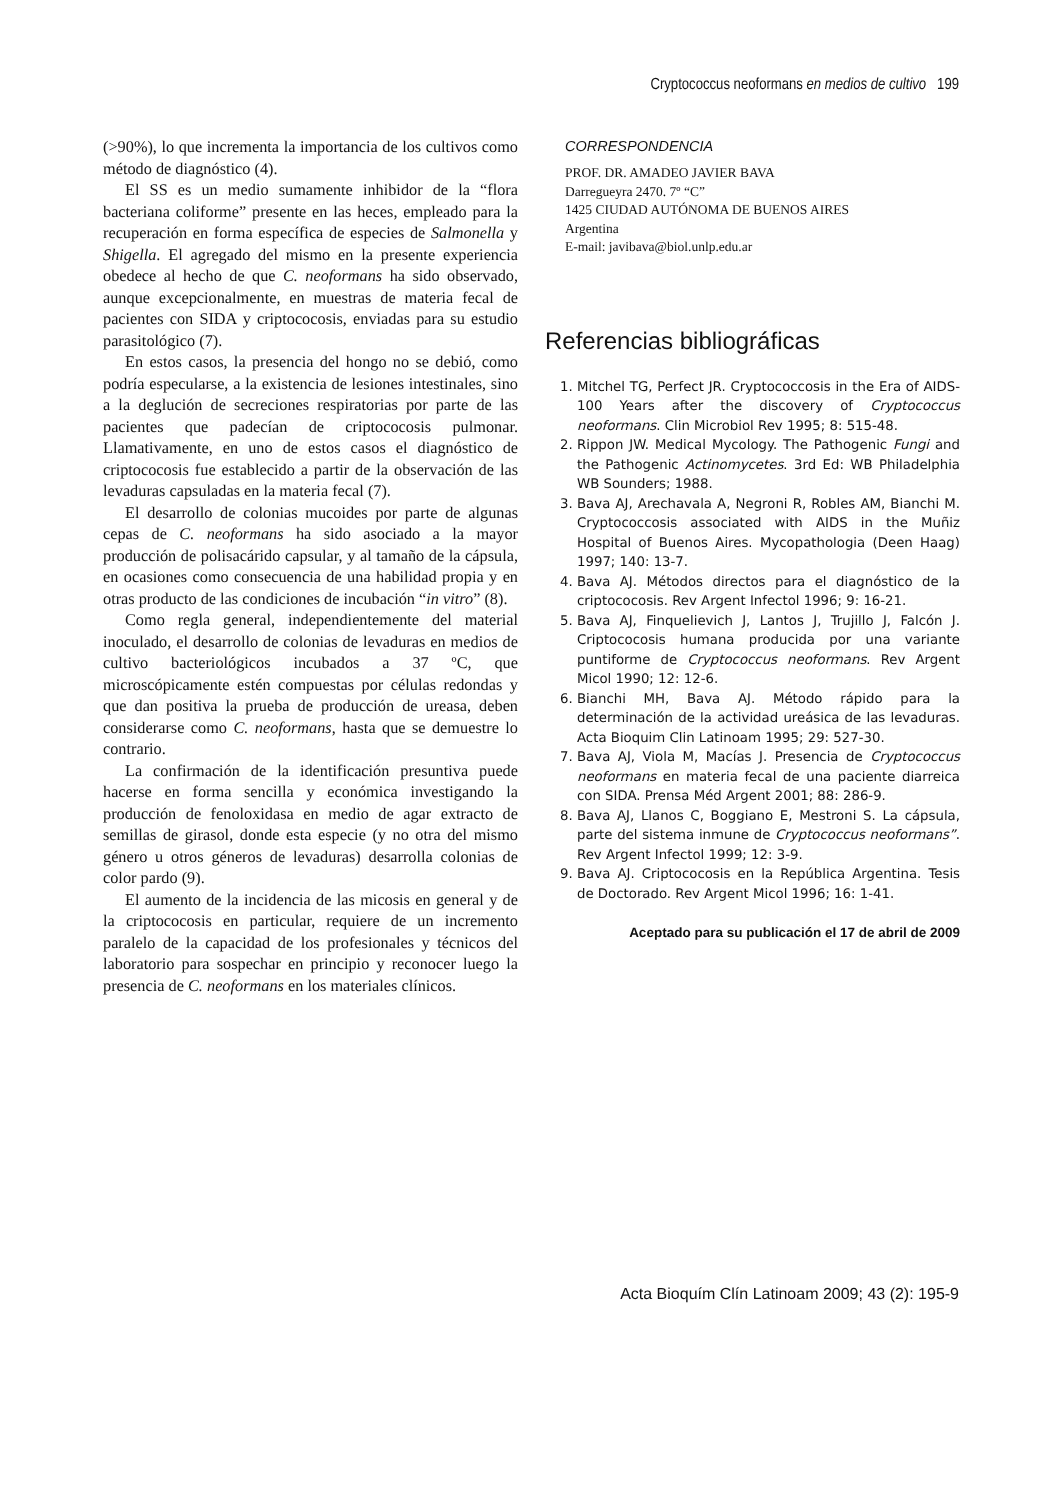Cryptococcus neoformans en medios de cultivo 199
(>90%), lo que incrementa la importancia de los cultivos como método de diagnóstico (4).
El SS es un medio sumamente inhibidor de la “flora bacteriana coliforme” presente en las heces, empleado para la recuperación en forma específica de especies de Salmonella y Shigella. El agregado del mismo en la presente experiencia obedece al hecho de que C. neoformans ha sido observado, aunque excepcionalmente, en muestras de materia fecal de pacientes con SIDA y criptococosis, enviadas para su estudio parasitológico (7).
En estos casos, la presencia del hongo no se debió, como podría especularse, a la existencia de lesiones intestinales, sino a la deglución de secreciones respiratorias por parte de las pacientes que padecían de criptococosis pulmonar. Llamativamente, en uno de estos casos el diagnóstico de criptococosis fue establecido a partir de la observación de las levaduras capsuladas en la materia fecal (7).
El desarrollo de colonias mucoides por parte de algunas cepas de C. neoformans ha sido asociado a la mayor producción de polisacárido capsular, y al tamaño de la cápsula, en ocasiones como consecuencia de una habilidad propia y en otras producto de las condiciones de incubación “in vitro” (8).
Como regla general, independientemente del material inoculado, el desarrollo de colonias de levaduras en medios de cultivo bacteriológicos incubados a 37 ºC, que microscópicamente estén compuestas por células redondas y que dan positiva la prueba de producción de ureasa, deben considerarse como C. neoformans, hasta que se demuestre lo contrario.
La confirmación de la identificación presuntiva puede hacerse en forma sencilla y económica investigando la producción de fenoloxidasa en medio de agar extracto de semillas de girasol, donde esta especie (y no otra del mismo género u otros géneros de levaduras) desarrolla colonias de color pardo (9).
El aumento de la incidencia de las micosis en general y de la criptococosis en particular, requiere de un incremento paralelo de la capacidad de los profesionales y técnicos del laboratorio para sospechar en principio y reconocer luego la presencia de C. neoformans en los materiales clínicos.
CORRESPONDENCIA
PROF. DR. AMADEO JAVIER BAVA
Darregueyra 2470. 7º “C”
1425 CIUDAD AUTÓNOMA DE BUENOS AIRES
Argentina
E-mail: javibava@biol.unlp.edu.ar
Referencias bibliográficas
1. Mitchel TG, Perfect JR. Cryptococcosis in the Era of AIDS-100 Years after the discovery of Cryptococcus neoformans. Clin Microbiol Rev 1995; 8: 515-48.
2. Rippon JW. Medical Mycology. The Pathogenic Fungi and the Pathogenic Actinomycetes. 3rd Ed: WB Philadelphia WB Sounders; 1988.
3. Bava AJ, Arechavala A, Negroni R, Robles AM, Bianchi M. Cryptococcosis associated with AIDS in the Muñiz Hospital of Buenos Aires. Mycopathologia (Deen Haag) 1997; 140: 13-7.
4. Bava AJ. Métodos directos para el diagnóstico de la criptococosis. Rev Argent Infectol 1996; 9: 16-21.
5. Bava AJ, Finquelievich J, Lantos J, Trujillo J, Falcón J. Criptococosis humana producida por una variante puntiforme de Cryptococcus neoformans. Rev Argent Micol 1990; 12: 12-6.
6. Bianchi MH, Bava AJ. Método rápido para la determinación de la actividad ureásica de las levaduras. Acta Bioquim Clin Latinoam 1995; 29: 527-30.
7. Bava AJ, Viola M, Macías J. Presencia de Cryptococcus neoformans en materia fecal de una paciente diarreica con SIDA. Prensa Méd Argent 2001; 88: 286-9.
8. Bava AJ, Llanos C, Boggiano E, Mestroni S. La cápsula, parte del sistema inmune de Cryptococcus neoformans”. Rev Argent Infectol 1999; 12: 3-9.
9. Bava AJ. Criptococosis en la República Argentina. Tesis de Doctorado. Rev Argent Micol 1996; 16: 1-41.
Aceptado para su publicación el 17 de abril de 2009
Acta Bioquím Clín Latinoam 2009; 43 (2): 195-9